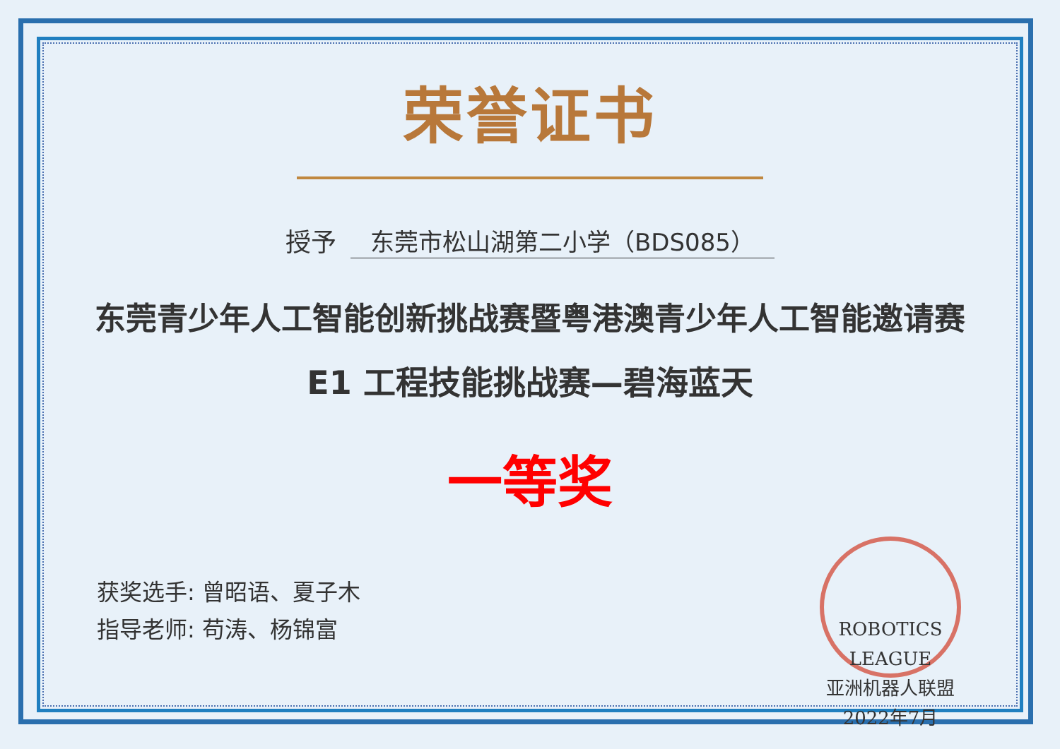荣誉证书
授予 东莞市松山湖第二小学（BDS085）
东莞青少年人工智能创新挑战赛暨粤港澳青少年人工智能邀请赛
E1 工程技能挑战赛—碧海蓝天
一等奖
获奖选手: 曾昭语、夏子木
指导老师: 苟涛、杨锦富
ROBOTICS LEAGUE
亚洲机器人联盟
2022年7月